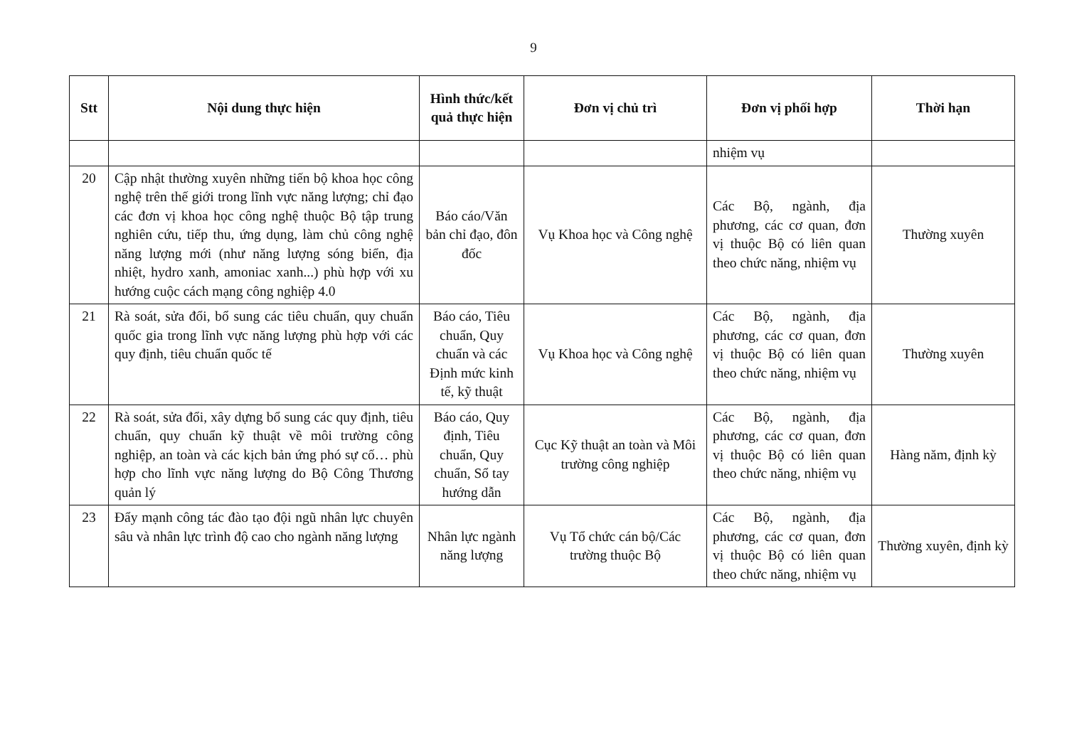9
| Stt | Nội dung thực hiện | Hình thức/kết quả thực hiện | Đơn vị chủ trì | Đơn vị phối hợp | Thời hạn |
| --- | --- | --- | --- | --- | --- |
| | | | | nhiệm vụ | |
| 20 | Cập nhật thường xuyên những tiến bộ khoa học công nghệ trên thế giới trong lĩnh vực năng lượng; chỉ đạo các đơn vị khoa học công nghệ thuộc Bộ tập trung nghiên cứu, tiếp thu, ứng dụng, làm chủ công nghệ năng lượng mới (như năng lượng sóng biển, địa nhiệt, hydro xanh, amoniac xanh...) phù hợp với xu hướng cuộc cách mạng công nghiệp 4.0 | Báo cáo/Văn bản chỉ đạo, đôn đốc | Vụ Khoa học và Công nghệ | Các Bộ, ngành, địa phương, các cơ quan, đơn vị thuộc Bộ có liên quan theo chức năng, nhiệm vụ | Thường xuyên |
| 21 | Rà soát, sửa đổi, bổ sung các tiêu chuẩn, quy chuẩn quốc gia trong lĩnh vực năng lượng phù hợp với các quy định, tiêu chuẩn quốc tế | Báo cáo, Tiêu chuẩn, Quy chuẩn và các Định mức kinh tế, kỹ thuật | Vụ Khoa học và Công nghệ | Các Bộ, ngành, địa phương, các cơ quan, đơn vị thuộc Bộ có liên quan theo chức năng, nhiệm vụ | Thường xuyên |
| 22 | Rà soát, sửa đổi, xây dựng bổ sung các quy định, tiêu chuẩn, quy chuẩn kỹ thuật về môi trường công nghiệp, an toàn và các kịch bản ứng phó sự cố… phù hợp cho lĩnh vực năng lượng do Bộ Công Thương quản lý | Báo cáo, Quy định, Tiêu chuẩn, Quy chuẩn, Sổ tay hướng dẫn | Cục Kỹ thuật an toàn và Môi trường công nghiệp | Các Bộ, ngành, địa phương, các cơ quan, đơn vị thuộc Bộ có liên quan theo chức năng, nhiệm vụ | Hàng năm, định kỳ |
| 23 | Đẩy mạnh công tác đào tạo đội ngũ nhân lực chuyên sâu và nhân lực trình độ cao cho ngành năng lượng | Nhân lực ngành năng lượng | Vụ Tổ chức cán bộ/Các trường thuộc Bộ | Các Bộ, ngành, địa phương, các cơ quan, đơn vị thuộc Bộ có liên quan theo chức năng, nhiệm vụ | Thường xuyên, định kỳ |